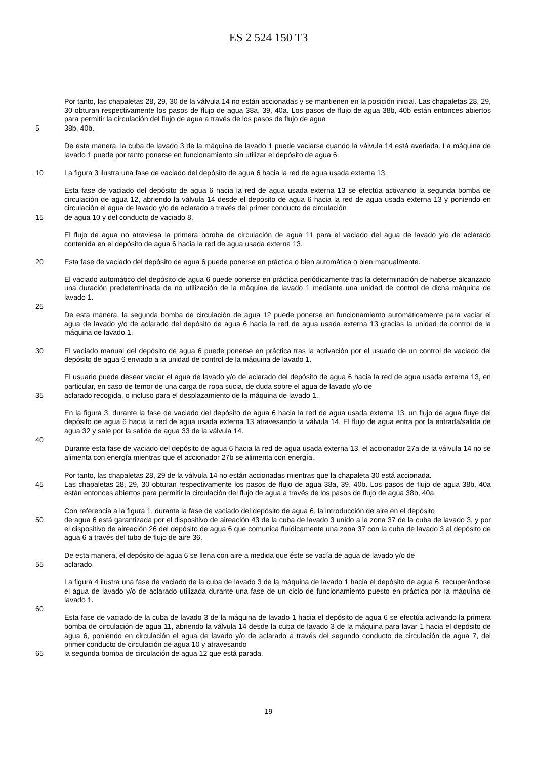ES 2 524 150 T3
Por tanto, las chapaletas 28, 29, 30 de la válvula 14 no están accionadas y se mantienen en la posición inicial. Las chapaletas 28, 29, 30 obturan respectivamente los pasos de flujo de agua 38a, 39, 40a. Los pasos de flujo de agua 38b, 40b están entonces abiertos para permitir la circulación del flujo de agua a través de los pasos de flujo de agua
5 38b, 40b.
De esta manera, la cuba de lavado 3 de la máquina de lavado 1 puede vaciarse cuando la válvula 14 está averiada. La máquina de lavado 1 puede por tanto ponerse en funcionamiento sin utilizar el depósito de agua 6.
10 La figura 3 ilustra una fase de vaciado del depósito de agua 6 hacia la red de agua usada externa 13.
Esta fase de vaciado del depósito de agua 6 hacia la red de agua usada externa 13 se efectúa activando la segunda bomba de circulación de agua 12, abriendo la válvula 14 desde el depósito de agua 6 hacia la red de agua usada externa 13 y poniendo en circulación el agua de lavado y/o de aclarado a través del primer conducto de circulación
15 de agua 10 y del conducto de vaciado 8.
El flujo de agua no atraviesa la primera bomba de circulación de agua 11 para el vaciado del agua de lavado y/o de aclarado contenida en el depósito de agua 6 hacia la red de agua usada externa 13.
20 Esta fase de vaciado del depósito de agua 6 puede ponerse en práctica o bien automática o bien manualmente.
El vaciado automático del depósito de agua 6 puede ponerse en práctica periódicamente tras la determinación de haberse alcanzado una duración predeterminada de no utilización de la máquina de lavado 1 mediante una unidad de control de dicha máquina de lavado 1.
25
De esta manera, la segunda bomba de circulación de agua 12 puede ponerse en funcionamiento automáticamente para vaciar el agua de lavado y/o de aclarado del depósito de agua 6 hacia la red de agua usada externa 13 gracias la unidad de control de la máquina de lavado 1.
30 El vaciado manual del depósito de agua 6 puede ponerse en práctica tras la activación por el usuario de un control de vaciado del depósito de agua 6 enviado a la unidad de control de la máquina de lavado 1.
El usuario puede desear vaciar el agua de lavado y/o de aclarado del depósito de agua 6 hacia la red de agua usada externa 13, en particular, en caso de temor de una carga de ropa sucia, de duda sobre el agua de lavado y/o de
35 aclarado recogida, o incluso para el desplazamiento de la máquina de lavado 1.
En la figura 3, durante la fase de vaciado del depósito de agua 6 hacia la red de agua usada externa 13, un flujo de agua fluye del depósito de agua 6 hacia la red de agua usada externa 13 atravesando la válvula 14. El flujo de agua entra por la entrada/salida de agua 32 y sale por la salida de agua 33 de la válvula 14.
40
Durante esta fase de vaciado del depósito de agua 6 hacia la red de agua usada externa 13, el accionador 27a de la válvula 14 no se alimenta con energía mientras que el accionador 27b se alimenta con energía.
Por tanto, las chapaletas 28, 29 de la válvula 14 no están accionadas mientras que la chapaleta 30 está accionada.
45 Las chapaletas 28, 29, 30 obturan respectivamente los pasos de flujo de agua 38a, 39, 40b. Los pasos de flujo de agua 38b, 40a están entonces abiertos para permitir la circulación del flujo de agua a través de los pasos de flujo de agua 38b, 40a.
Con referencia a la figura 1, durante la fase de vaciado del depósito de agua 6, la introducción de aire en el depósito
50 de agua 6 está garantizada por el dispositivo de aireación 43 de la cuba de lavado 3 unido a la zona 37 de la cuba de lavado 3, y por el dispositivo de aireación 26 del depósito de agua 6 que comunica fluídicamente una zona 37 con la cuba de lavado 3 al depósito de agua 6 a través del tubo de flujo de aire 36.
De esta manera, el depósito de agua 6 se llena con aire a medida que éste se vacía de agua de lavado y/o de
55 aclarado.
La figura 4 ilustra una fase de vaciado de la cuba de lavado 3 de la máquina de lavado 1 hacia el depósito de agua 6, recuperándose el agua de lavado y/o de aclarado utilizada durante una fase de un ciclo de funcionamiento puesto en práctica por la máquina de lavado 1.
60
Esta fase de vaciado de la cuba de lavado 3 de la máquina de lavado 1 hacia el depósito de agua 6 se efectúa activando la primera bomba de circulación de agua 11, abriendo la válvula 14 desde la cuba de lavado 3 de la máquina para lavar 1 hacia el depósito de agua 6, poniendo en circulación el agua de lavado y/o de aclarado a través del segundo conducto de circulación de agua 7, del primer conducto de circulación de agua 10 y atravesando
65 la segunda bomba de circulación de agua 12 que está parada.
19